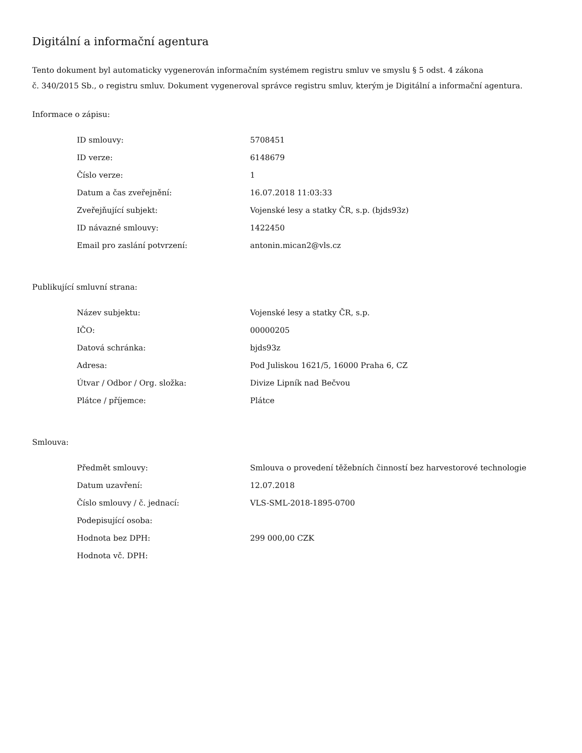Digitální a informační agentura
Tento dokument byl automaticky vygenerován informačním systémem registru smluv ve smyslu § 5 odst. 4 zákona
č. 340/2015 Sb., o registru smluv. Dokument vygeneroval správce registru smluv, kterým je Digitální a informační agentura.
Informace o zápisu:
| ID smlouvy: | 5708451 |
| ID verze: | 6148679 |
| Číslo verze: | 1 |
| Datum a čas zveřejnění: | 16.07.2018 11:03:33 |
| Zveřejňující subjekt: | Vojenské lesy a statky ČR, s.p. (bjds93z) |
| ID návazné smlouvy: | 1422450 |
| Email pro zaslání potvrzení: | antonin.mican2@vls.cz |
Publikující smluvní strana:
| Název subjektu: | Vojenské lesy a statky ČR, s.p. |
| IČO: | 00000205 |
| Datová schránka: | bjds93z |
| Adresa: | Pod Juliskou 1621/5, 16000 Praha 6, CZ |
| Útvar / Odbor / Org. složka: | Divize Lipník nad Bečvou |
| Plátce / příjemce: | Plátce |
Smlouva:
| Předmět smlouvy: | Smlouva o provedení těžebních činností bez harvestorové technologie |
| Datum uzavření: | 12.07.2018 |
| Číslo smlouvy / č. jednací: | VLS-SML-2018-1895-0700 |
| Podepisující osoba: | |
| Hodnota bez DPH: | 299 000,00 CZK |
| Hodnota vč. DPH: | |